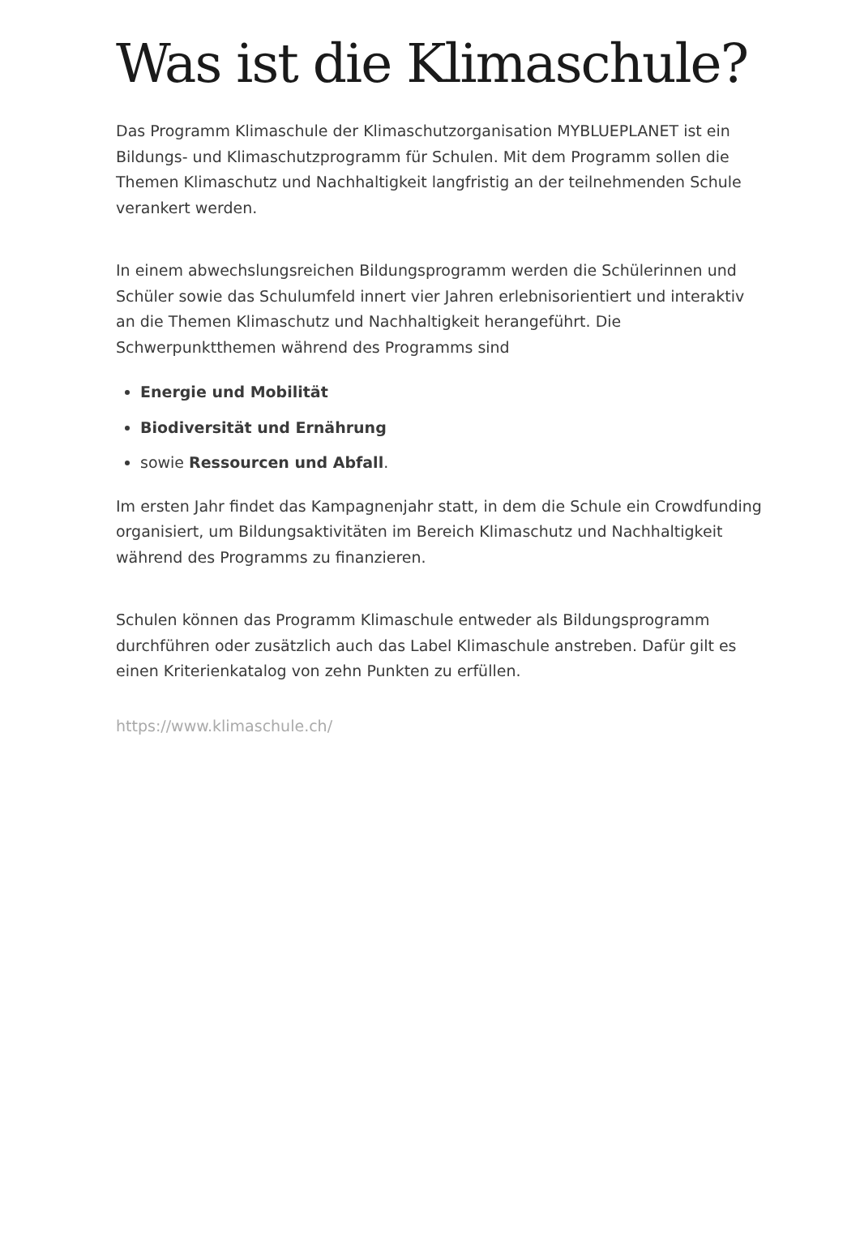Was ist die Klimaschule?
Das Programm Klimaschule der Klimaschutzorganisation MYBLUEPLANET ist ein Bildungs- und Klimaschutzprogramm für Schulen. Mit dem Programm sollen die Themen Klimaschutz und Nachhaltigkeit langfristig an der teilnehmenden Schule verankert werden.
In einem abwechslungsreichen Bildungsprogramm werden die Schülerinnen und Schüler sowie das Schulumfeld innert vier Jahren erlebnisorientiert und interaktiv an die Themen Klimaschutz und Nachhaltigkeit herangeführt. Die Schwerpunktthemen während des Programms sind
Energie und Mobilität
Biodiversität und Ernährung
sowie Ressourcen und Abfall.
Im ersten Jahr findet das Kampagnenjahr statt, in dem die Schule ein Crowdfunding organisiert, um Bildungsaktivitäten im Bereich Klimaschutz und Nachhaltigkeit während des Programms zu finanzieren.
Schulen können das Programm Klimaschule entweder als Bildungsprogramm durchführen oder zusätzlich auch das Label Klimaschule anstreben. Dafür gilt es einen Kriterienkatalog von zehn Punkten zu erfüllen.
https://www.klimaschule.ch/